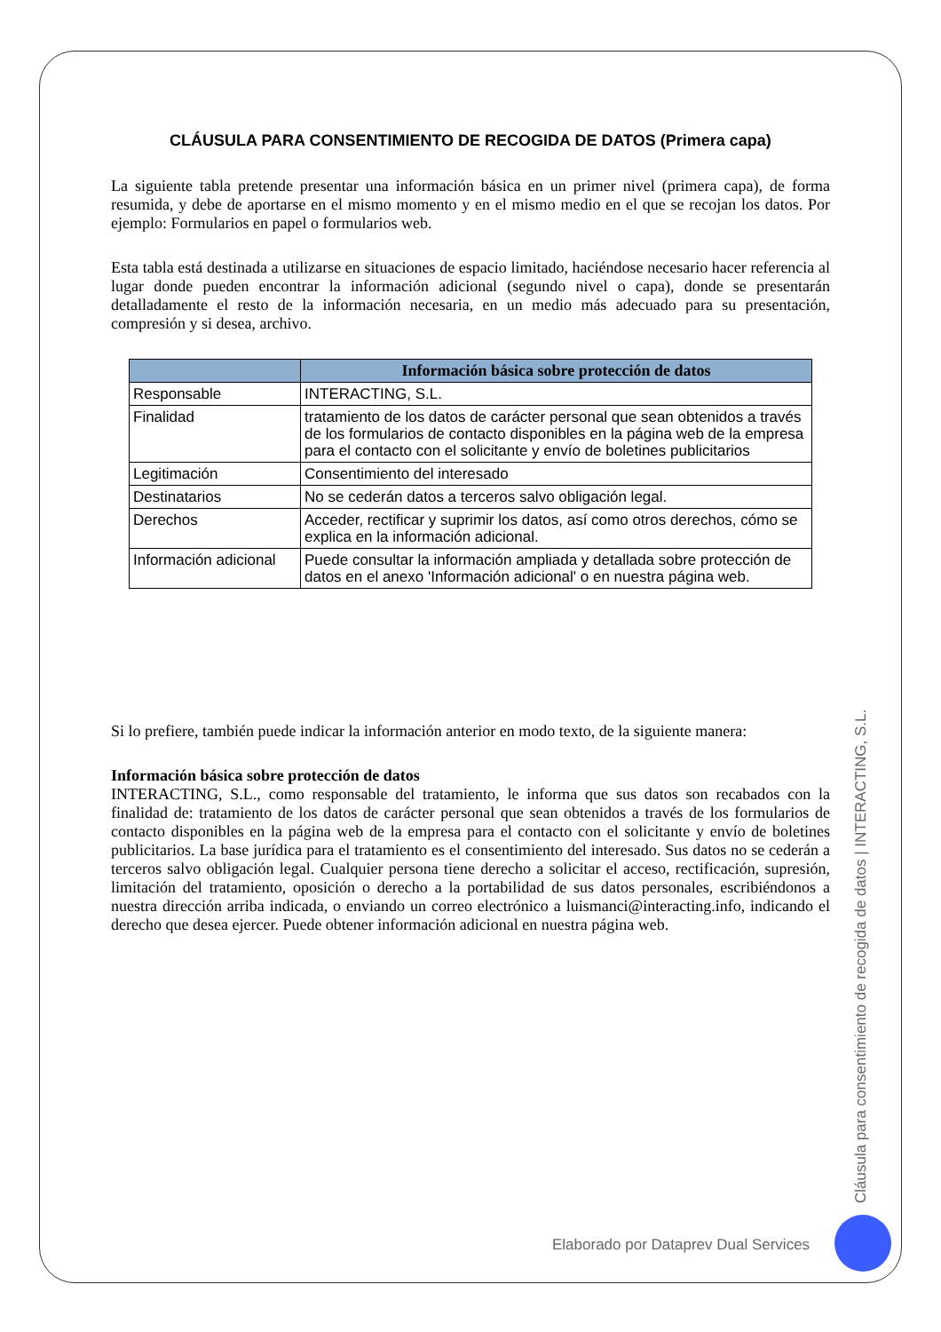CLÁUSULA PARA CONSENTIMIENTO DE RECOGIDA DE DATOS (Primera capa)
La siguiente tabla pretende presentar una información básica en un primer nivel (primera capa), de forma resumida, y debe de aportarse en el mismo momento y en el mismo medio en el que se recojan los datos. Por ejemplo: Formularios en papel o formularios web.
Esta tabla está destinada a utilizarse en situaciones de espacio limitado, haciéndose necesario hacer referencia al lugar donde pueden encontrar la información adicional (segundo nivel o capa), donde se presentarán detalladamente el resto de la información necesaria, en un medio más adecuado para su presentación, compresión y si desea, archivo.
| | Información básica sobre protección de datos |
| --- | --- |
| Responsable | INTERACTING, S.L. |
| Finalidad | tratamiento de los datos de carácter personal que sean obtenidos a través de los formularios de contacto disponibles en la página web de la empresa para el contacto con el solicitante y envío de boletines publicitarios |
| Legitimación | Consentimiento del interesado |
| Destinatarios | No se cederán datos a terceros salvo obligación legal. |
| Derechos | Acceder, rectificar y suprimir los datos, así como otros derechos, cómo se explica en la información adicional. |
| Información adicional | Puede consultar la información ampliada y detallada sobre protección de datos en el anexo 'Información adicional' o en nuestra página web. |
Si lo prefiere, también puede indicar la información anterior en modo texto, de la siguiente manera:
Información básica sobre protección de datos
INTERACTING, S.L., como responsable del tratamiento, le informa que sus datos son recabados con la finalidad de: tratamiento de los datos de carácter personal que sean obtenidos a través de los formularios de contacto disponibles en la página web de la empresa para el contacto con el solicitante y envío de boletines publicitarios. La base jurídica para el tratamiento es el consentimiento del interesado. Sus datos no se cederán a terceros salvo obligación legal. Cualquier persona tiene derecho a solicitar el acceso, rectificación, supresión, limitación del tratamiento, oposición o derecho a la portabilidad de sus datos personales, escribiéndonos a nuestra dirección arriba indicada, o enviando un correo electrónico a luismanci@interacting.info, indicando el derecho que desea ejercer. Puede obtener información adicional en nuestra página web.
Cláusula para consentimiento de recogida de datos | INTERACTING, S.L.
Elaborado por Dataprev Dual Services